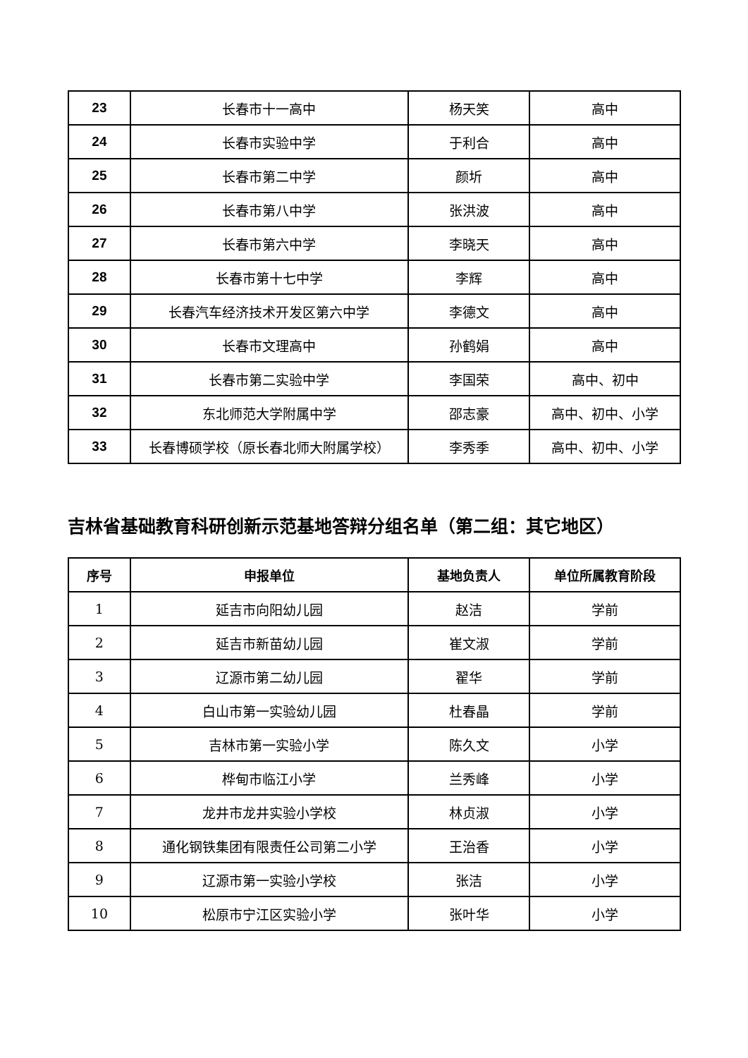| 23 | 长春市十一高中 | 杨天笑 | 高中 |
| 24 | 长春市实验中学 | 于利合 | 高中 |
| 25 | 长春市第二中学 | 颜圻 | 高中 |
| 26 | 长春市第八中学 | 张洪波 | 高中 |
| 27 | 长春市第六中学 | 李晓天 | 高中 |
| 28 | 长春市第十七中学 | 李辉 | 高中 |
| 29 | 长春汽车经济技术开发区第六中学 | 李德文 | 高中 |
| 30 | 长春市文理高中 | 孙鹤娟 | 高中 |
| 31 | 长春市第二实验中学 | 李国荣 | 高中、初中 |
| 32 | 东北师范大学附属中学 | 邵志豪 | 高中、初中、小学 |
| 33 | 长春博硕学校（原长春北师大附属学校） | 李秀季 | 高中、初中、小学 |
吉林省基础教育科研创新示范基地答辩分组名单（第二组：其它地区）
| 序号 | 申报单位 | 基地负责人 | 单位所属教育阶段 |
| --- | --- | --- | --- |
| 1 | 延吉市向阳幼儿园 | 赵洁 | 学前 |
| 2 | 延吉市新苗幼儿园 | 崔文淑 | 学前 |
| 3 | 辽源市第二幼儿园 | 翟华 | 学前 |
| 4 | 白山市第一实验幼儿园 | 杜春晶 | 学前 |
| 5 | 吉林市第一实验小学 | 陈久文 | 小学 |
| 6 | 桦甸市临江小学 | 兰秀峰 | 小学 |
| 7 | 龙井市龙井实验小学校 | 林贞淑 | 小学 |
| 8 | 通化钢铁集团有限责任公司第二小学 | 王治香 | 小学 |
| 9 | 辽源市第一实验小学校 | 张洁 | 小学 |
| 10 | 松原市宁江区实验小学 | 张叶华 | 小学 |